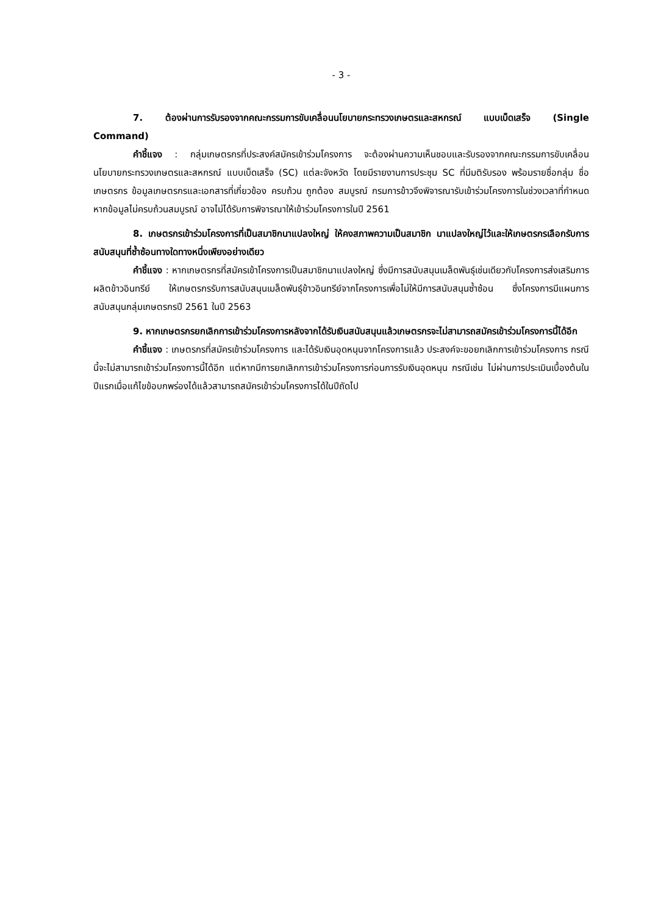- 3 -
7. ต้องผ่านการรับรองจากคณะกรรมการขับเคลื่อนนโยบายกระทรวงเกษตรและสหกรณ์ แบบเบ็ดเสร็จ (Single Command)
คำชี้แจง : กลุ่มเกษตรกรที่ประสงค์สมัครเข้าร่วมโครงการ จะต้องผ่านความเห็นชอบและรับรองจากคณะกรรมการขับเคลื่อนนโยบายกระทรวงเกษตรและสหกรณ์ แบบเบ็ดเสร็จ (SC) แต่ละจังหวัด โดยมีรายงานการประชุม SC ที่มีมติรับรอง พร้อมรายชื่อกลุ่ม ชื่อเกษตรกร ข้อมูลเกษตรกรและเอกสารที่เกี่ยวข้อง ครบถ้วน ถูกต้อง สมบูรณ์ กรมการข้าวจึงพิจารณารับเข้าร่วมโครงการในช่วงเวลาที่กำหนด หากข้อมูลไม่ครบถ้วนสมบูรณ์ อาจไม่ได้รับการพิจารณาให้เข้าร่วมโครงการในปี 2561
8. เกษตรกรเข้าร่วมโครงการที่เป็นสมาชิกนาแปลงใหญ่ ให้คงสภาพความเป็นสมาชิก นาแปลงใหญ่ไว้และให้เกษตรกรเลือกรับการสนับสนุนที่ซ้ำซ้อนทางใดทางหนึ่งเพียงอย่างเดียว
คำชี้แจง : หากเกษตรกรที่สมัครเข้าโครงการเป็นสมาชิกนาแปลงใหญ่ ซึ่งมีการสนับสนุนเมล็ดพันธุ์เช่นเดียวกับโครงการส่งเสริมการผลิตข้าวอินทรีย์ ให้เกษตรกรรับการสนับสนุนเมล็ดพันธุ์ข้าวอินทรีย์จากโครงการเพื่อไม่ให้มีการสนับสนุนซ้ำซ้อน ซึ่งโครงการมีแผนการสนับสนุนกลุ่มเกษตรกรปี 2561 ในปี 2563
9. หากเกษตรกรยกเลิกการเข้าร่วมโครงการหลังจากได้รับเงินสนับสนุนแล้วเกษตรกรจะไม่สามารถสมัครเข้าร่วมโครงการนี้ได้อีก
คำชี้แจง : เกษตรกรที่สมัครเข้าร่วมโครงการ และได้รับเงินอุดหนุนจากโครงการแล้ว ประสงค์จะขอยกเลิกการเข้าร่วมโครงการ กรณีนี้จะไม่สามารถเข้าร่วมโครงการนี้ได้อีก แต่หากมีการยกเลิกการเข้าร่วมโครงการก่อนการรับเงินอุดหนุน กรณีเช่น ไม่ผ่านการประเมินเบื้องต้นในปีแรกเมื่อแก้ไขข้อบกพร่องได้แล้วสามารถสมัครเข้าร่วมโครงการได้ในปีถัดไป